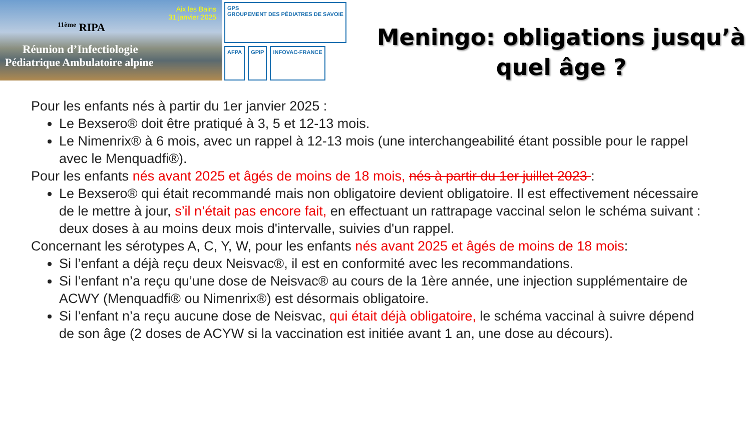Aix les Bains
31 janvier 2025
<sup>11ème</sup> RIPA
Réunion d’Infectiologie
Pédiatrique Ambulatoire alpine
GPS
GROUPEMENT DES PÉDIATRES DE SAVOIE
AFPA
GPIP
INFOVAC-FRANCE
Meningo: obligations jusqu’à quel âge ?
Pour les enfants nés à partir du 1er janvier 2025 :
Le Bexsero® doit être pratiqué à 3, 5 et 12-13 mois.
Le Nimenrix® à 6 mois, avec un rappel à 12-13 mois (une interchangeabilité étant possible pour le rappel avec le Menquadfi®).
Pour les enfants nés avant 2025 et âgés de moins de 18 mois, nés à partir du 1er juillet 2023 :
Le Bexsero® qui était recommandé mais non obligatoire devient obligatoire. Il est effectivement nécessaire de le mettre à jour, s’il n’était pas encore fait, en effectuant un rattrapage vaccinal selon le schéma suivant : deux doses à au moins deux mois d'intervalle, suivies d'un rappel.
Concernant les sérotypes A, C, Y, W, pour les enfants nés avant 2025 et âgés de moins de 18 mois:
Si l’enfant a déjà reçu deux Neisvac®, il est en conformité avec les recommandations.
Si l’enfant n’a reçu qu’une dose de Neisvac® au cours de la 1ère année, une injection supplémentaire de ACWY (Menquadfi® ou Nimenrix®) est désormais obligatoire.
Si l’enfant n’a reçu aucune dose de Neisvac, qui était déjà obligatoire, le schéma vaccinal à suivre dépend de son âge (2 doses de ACYW si la vaccination est initiée avant 1 an, une dose au décours).